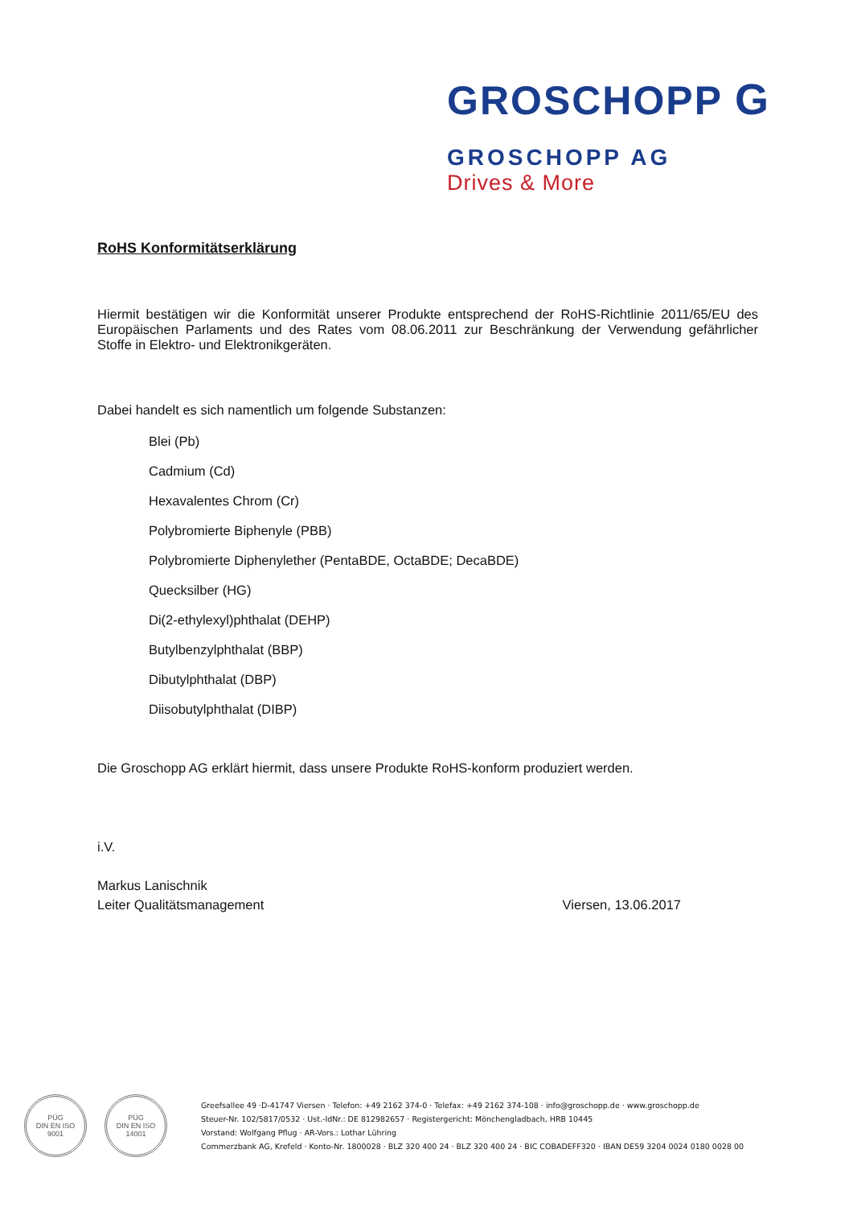GROSCHOPP G
GROSCHOPP AG
Drives & More
RoHS Konformitätserklärung
Hiermit bestätigen wir die Konformität unserer Produkte entsprechend der RoHS-Richtlinie 2011/65/EU des Europäischen Parlaments und des Rates vom 08.06.2011 zur Beschränkung der Verwendung gefährlicher Stoffe in Elektro- und Elektronikgeräten.
Dabei handelt es sich namentlich um folgende Substanzen:
Blei (Pb)
Cadmium (Cd)
Hexavalentes Chrom (Cr)
Polybromierte Biphenyle (PBB)
Polybromierte Diphenylether (PentaBDE, OctaBDE; DecaBDE)
Quecksilber (HG)
Di(2-ethylexyl)phthalat (DEHP)
Butylbenzylphthalat (BBP)
Dibutylphthalat (DBP)
Diisobutylphthalat (DIBP)
Die Groschopp AG erklärt hiermit, dass unsere Produkte RoHS-konform produziert werden.
i.V.
Markus Lanischnik
Leiter Qualitätsmanagement Viersen, 13.06.2017
PÜG
DIN EN ISO
9001
PÜG
DIN EN ISO
14001
Greefsallee 49 ·D-41747 Viersen · Telefon: +49 2162 374-0 · Telefax: +49 2162 374-108 · info@groschopp.de · www.groschopp.de
Steuer-Nr. 102/5817/0532 · Ust.-IdNr.: DE 812982657 · Registergericht: Mönchengladbach, HRB 10445
Vorstand: Wolfgang Pflug · AR-Vors.: Lothar Lühring
Commerzbank AG, Krefeld · Konto-Nr. 1800028 · BLZ 320 400 24 · BLZ 320 400 24 · BIC COBADEFF320 · IBAN DE59 3204 0024 0180 0028 00